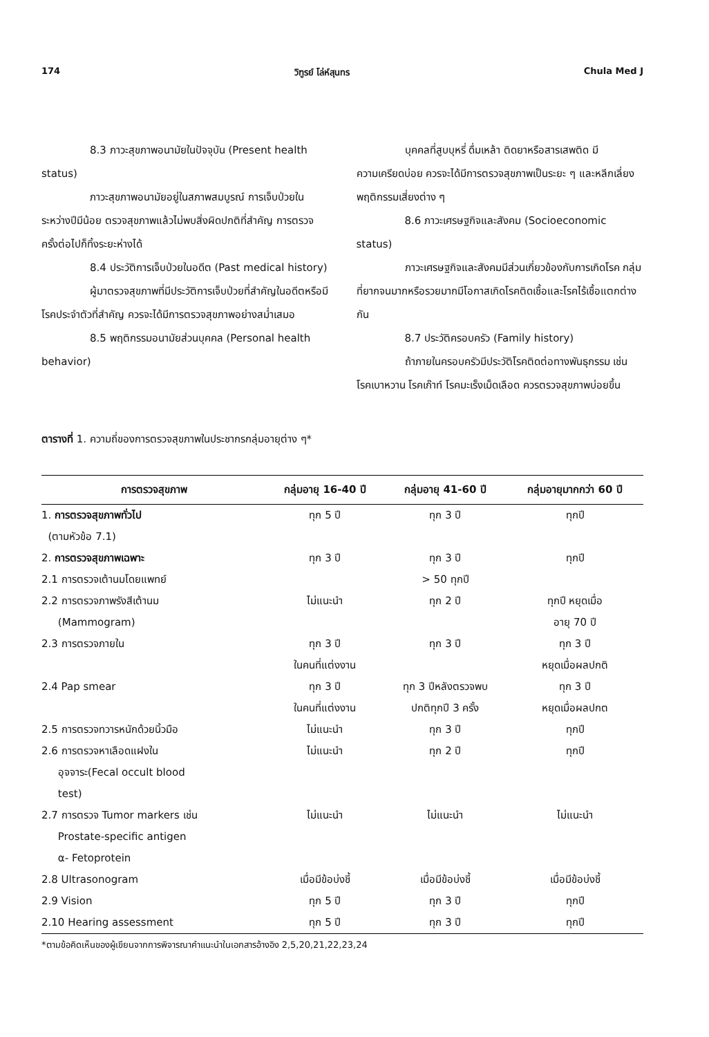174 วิฑูรย์ โล่ห์สุนทร Chula Med J
8.3 ภาวะสุขภาพอนามัยในปัจจุบัน (Present health status)
ภาวะสุขภาพอนามัยอยู่ในสภาพสมบูรณ์ การเจ็บป่วยในระหว่างปีมีน้อย ตรวจสุขภาพแล้วไม่พบสิ่งผิดปกติที่สำคัญ การตรวจครั้งต่อไปก็ทิ้งระยะห่างได้
8.4 ประวัติการเจ็บป่วยในอดีต (Past medical history)
ผู้มาตรวจสุขภาพที่มีประวัติการเจ็บป่วยที่สำคัญในอดีตหรือมีโรคประจำตัวที่สำคัญ ควรจะได้มีการตรวจสุขภาพอย่างสม่ำเสมอ
8.5 พฤติกรรมอนามัยส่วนบุคคล (Personal health behavior)
บุคคลที่สูบบุหรี่ ดื่มเหล้า ติดยาหรือสารเสพติด มีความเครียดบ่อย ควรจะได้มีการตรวจสุขภาพเป็นระยะ ๆ และหลีกเลี่ยงพฤติกรรมเสี่ยงต่าง ๆ
8.6 ภาวะเศรษฐกิจและสังคม (Socioeconomic status)
ภาวะเศรษฐกิจและสังคมมีส่วนเกี่ยวข้องกับการเกิดโรค กลุ่มที่ยากจนมากหรือรวยมากมีโอกาสเกิดโรคติดเชื้อและโรคไร้เชื้อแตกต่างกัน
8.7 ประวัติครอบครัว (Family history)
ถ้าภายในครอบครัวมีประวัติโรคติดต่อทางพันธุกรรม เช่น โรคเบาหวาน โรคเก๊าท์ โรคมะเร็งเม็ดเลือด ควรตรวจสุขภาพบ่อยขึ้น
ตารางที่ 1. ความถี่ของการตรวจสุขภาพในประชากรกลุ่มอายุต่าง ๆ*
| การตรวจสุขภาพ | กลุ่มอายุ 16-40 ปี | กลุ่มอายุ 41-60 ปี | กลุ่มอายุมากกว่า 60 ปี |
| --- | --- | --- | --- |
| 1. การตรวจสุขภาพทั่วไป (ตามหัวข้อ 7.1) | ทุก 5 ปี | ทุก 3 ปี | ทุกปี |
| 2. การตรวจสุขภาพเฉพาะ | ทุก 3 ปี | ทุก 3 ปี | ทุกปี |
| 2.1 การตรวจเต้านมโดยแพทย์ | | > 50 ทุกปี | |
| 2.2 การตรวจภาพรังสีเต้านม (Mammogram) | ไม่แนะนำ | ทุก 2 ปี | ทุกปี หยุดเมื่อ อายุ 70 ปี |
| 2.3 การตรวจภายใน | ทุก 3 ปี ในคนที่แต่งงาน | ทุก 3 ปี | ทุก 3 ปี หยุดเมื่อผลปกติ |
| 2.4 Pap smear | ทุก 3 ปี ในคนที่แต่งงาน | ทุก 3 ปีหลังตรวจพบ ปกติทุกปี 3 ครั้ง | ทุก 3 ปี หยุดเมื่อผลปกต |
| 2.5 การตรวจทวารหนักด้วยนิ้วมือ | ไม่แนะนำ | ทุก 3 ปี | ทุกปี |
| 2.6 การตรวจหาเลือดแฝงใน อุจจาระ(Fecal occult blood test) | ไม่แนะนำ | ทุก 2 ปี | ทุกปี |
| 2.7 การตรวจ Tumor markers เช่น Prostate-specific antigen α- Fetoprotein | ไม่แนะนำ | ไม่แนะนำ | ไม่แนะนำ |
| 2.8 Ultrasonogram | เมื่อมีข้อบ่งชี้ | เมื่อมีข้อบ่งชี้ | เมื่อมีข้อบ่งชี้ |
| 2.9 Vision | ทุก 5 ปี | ทุก 3 ปี | ทุกปี |
| 2.10 Hearing assessment | ทุก 5 ปี | ทุก 3 ปี | ทุกปี |
*ตามข้อคิดเห็นของผู้เขียนจากการพิจารณาคำแนะนำในเอกสารอ้างอิง 2,5,20,21,22,23,24